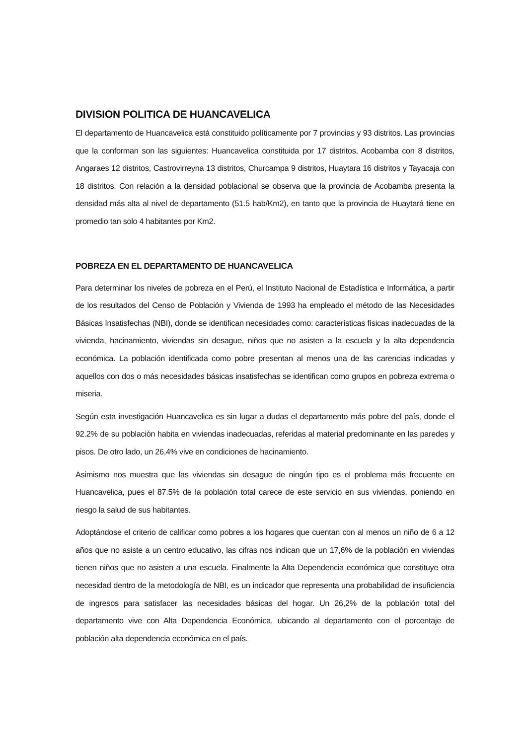DIVISION POLITICA DE HUANCAVELICA
El departamento de Huancavelica está constituido políticamente por 7 provincias y 93 distritos. Las provincias que la conforman son las siguientes: Huancavelica constituida por 17 distritos, Acobamba con 8 distritos, Angaraes 12 distritos, Castrovirreyna 13 distritos, Churcampa 9 distritos, Huaytara 16 distritos y Tayacaja con 18 distritos. Con relación a la densidad poblacional se observa que la provincia de Acobamba presenta la densidad más alta al nivel de departamento (51.5 hab/Km2), en tanto que la provincia de Huaytará tiene en promedio tan solo 4 habitantes por Km2.
POBREZA EN EL DEPARTAMENTO DE HUANCAVELICA
Para determinar los niveles de pobreza en el Perú, el Instituto Nacional de Estadística e Informática, a partir de los resultados del Censo de Población y Vivienda de 1993 ha empleado el método de las Necesidades Básicas Insatisfechas (NBI), donde se identifican necesidades como: características físicas inadecuadas de la vivienda, hacinamiento, viviendas sin desague, niños que no asisten a la escuela y la alta dependencia económica. La población identificada como pobre presentan al menos una de las carencias indicadas y aquellos con dos o más necesidades básicas insatisfechas se identifican como grupos en pobreza extrema o miseria.
Según esta investigación Huancavelica es sin lugar a dudas el departamento más pobre del país, donde el 92.2% de su población habita en viviendas inadecuadas, referidas al material predominante en las paredes y pisos. De otro lado, un 26,4% vive en condiciones de hacinamiento.
Asimismo nos muestra que las viviendas sin desague de ningún tipo es el problema más frecuente en Huancavelica, pues el 87.5% de la población total carece de este servicio en sus viviendas, poniendo en riesgo la salud de sus habitantes.
Adoptándose el criterio de calificar como pobres a los hogares que cuentan con al menos un niño de 6 a 12 años que no asiste a un centro educativo, las cifras nos indican que un 17,6% de la población en viviendas tienen niños que no asisten a una escuela. Finalmente la Alta Dependencia económica que constituye otra necesidad dentro de la metodología de NBI, es un indicador que representa una probabilidad de insuficiencia de ingresos para satisfacer las necesidades básicas del hogar. Un 26,2% de la población total del departamento vive con Alta Dependencia Económica, ubicando al departamento con el porcentaje de población alta dependencia económica en el país.